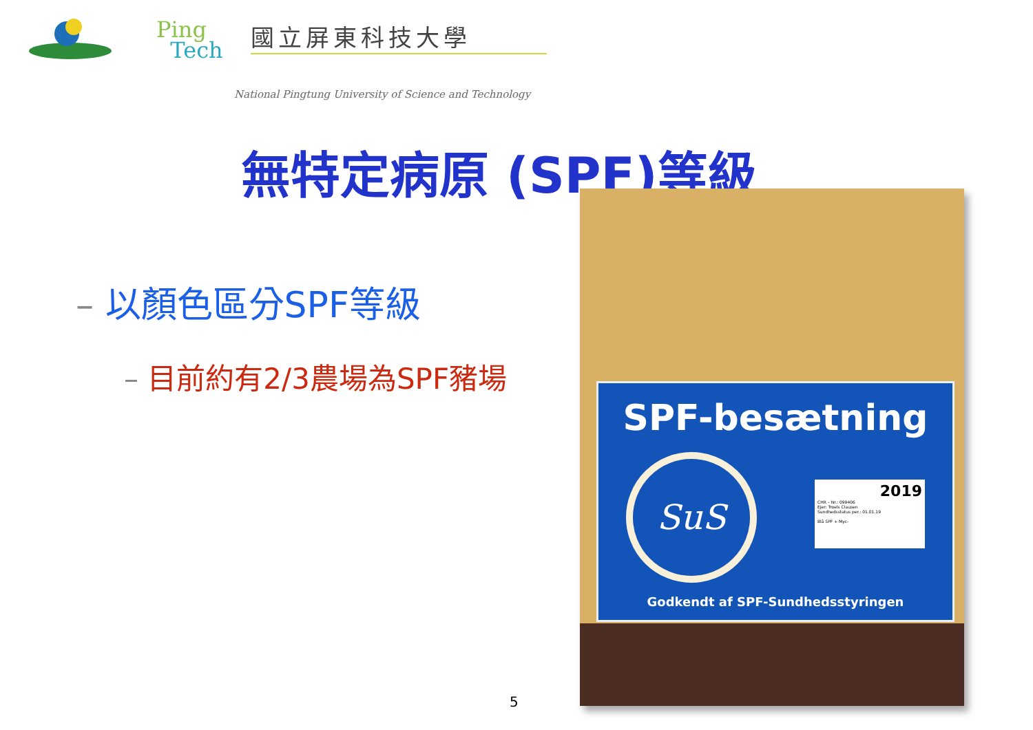Ping
Tech
國立屏東科技大學
National Pingtung University of Science and Technology
無特定病原 (SPF)等級
– 以顏色區分SPF等級
– 目前約有2/3農場為SPF豬場
5
SPF-besætning
SuS
2019
CHR – Nr.: 099406
Ejer: Troels Clausen
Sundhedsstatus per.: 01.01.19
Blå SPF + Myc-
Godkendt af SPF-Sundhedsstyringen